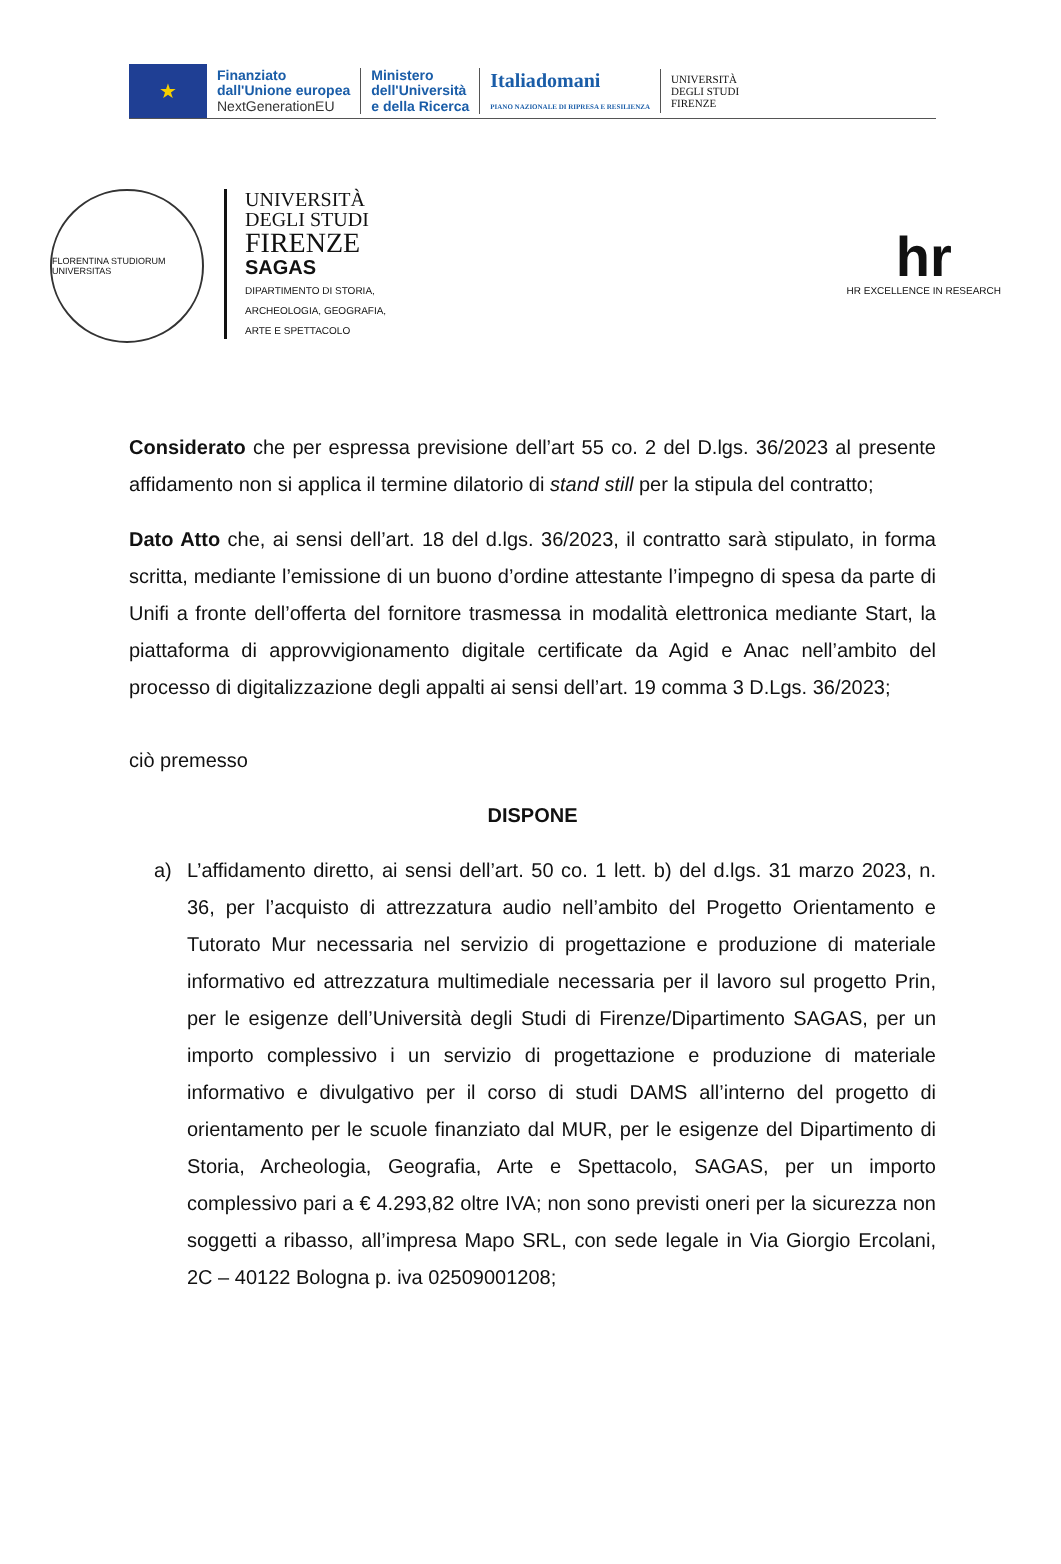★
Finanziato
dall'Unione europea
NextGenerationEU
Ministero
dell'Università
e della Ricerca
Italiadomani
PIANO NAZIONALE DI RIPRESA E RESILIENZA
UNIVERSITÀ
DEGLI STUDI
FIRENZE
FLORENTINA STUDIORUM UNIVERSITAS
UNIVERSITÀ
DEGLI STUDI
FIRENZE
SAGAS
DIPARTIMENTO DI STORIA,
ARCHEOLOGIA, GEOGRAFIA,
ARTE E SPETTACOLO
hr
HR EXCELLENCE IN RESEARCH
Considerato che per espressa previsione dell’art 55 co. 2 del D.lgs. 36/2023 al presente affidamento non si applica il termine dilatorio di stand still per la stipula del contratto;
Dato Atto che, ai sensi dell’art. 18 del d.lgs. 36/2023, il contratto sarà stipulato, in forma scritta, mediante l’emissione di un buono d’ordine attestante l’impegno di spesa da parte di Unifi a fronte dell’offerta del fornitore trasmessa in modalità elettronica mediante Start, la piattaforma di approvvigionamento digitale certificate da Agid e Anac nell’ambito del processo di digitalizzazione degli appalti ai sensi dell’art. 19 comma 3 D.Lgs. 36/2023;
ciò premesso
DISPONE
a) L’affidamento diretto, ai sensi dell’art. 50 co. 1 lett. b) del d.lgs. 31 marzo 2023, n. 36, per l’acquisto di attrezzatura audio nell’ambito del Progetto Orientamento e Tutorato Mur necessaria nel servizio di progettazione e produzione di materiale informativo ed attrezzatura multimediale necessaria per il lavoro sul progetto Prin, per le esigenze dell’Università degli Studi di Firenze/Dipartimento SAGAS, per un importo complessivo i un servizio di progettazione e produzione di materiale informativo e divulgativo per il corso di studi DAMS all’interno del progetto di orientamento per le scuole finanziato dal MUR, per le esigenze del Dipartimento di Storia, Archeologia, Geografia, Arte e Spettacolo, SAGAS, per un importo complessivo pari a € 4.293,82 oltre IVA; non sono previsti oneri per la sicurezza non soggetti a ribasso, all’impresa Mapo SRL, con sede legale in Via Giorgio Ercolani, 2C – 40122 Bologna p. iva 02509001208;